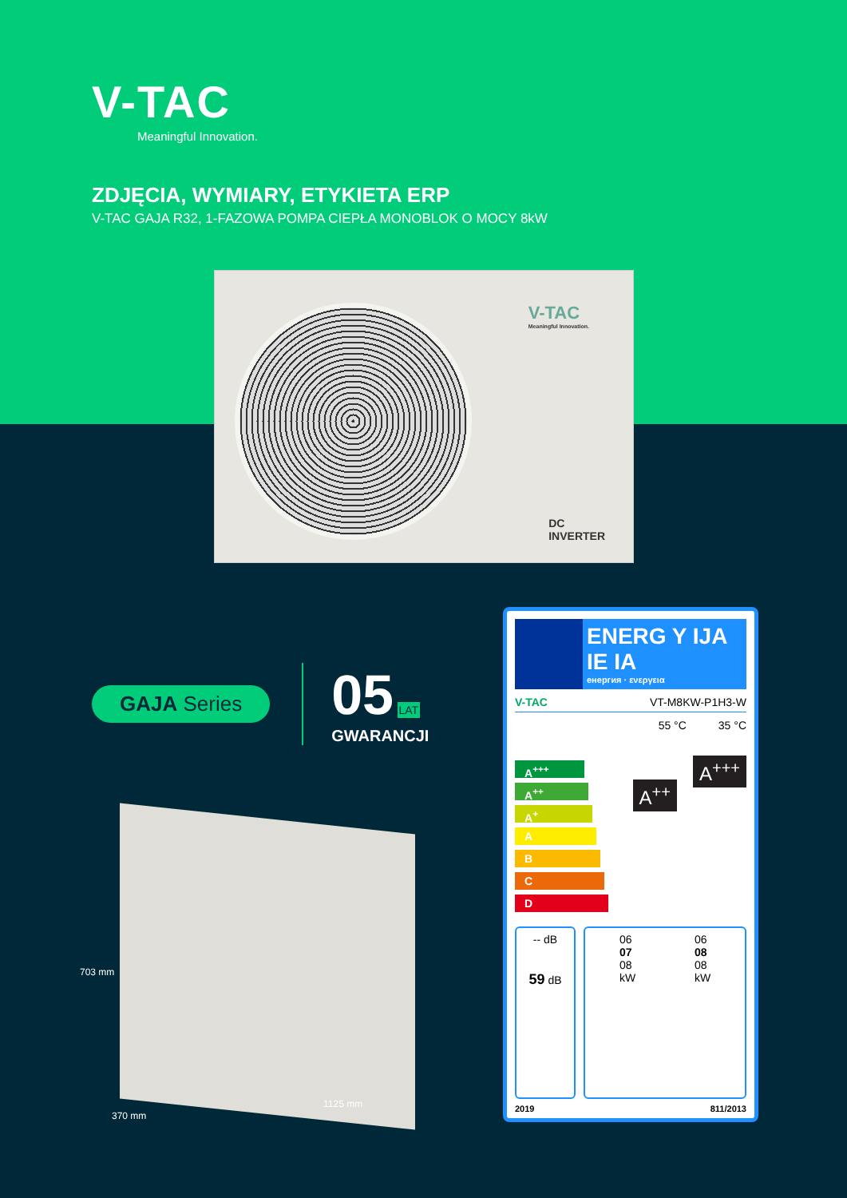V-TAC
Meaningful Innovation.
ZDJĘCIA, WYMIARY, ETYKIETA ERP
V-TAC GAJA R32, 1-FAZOWA POMPA CIEPŁA MONOBLOK O MOCY 8kW
V-TAC
Meaningful Innovation.
DC
INVERTER
GAJA Series
05 LAT
GWARANCJI
703 mm
370 mm
1125 mm
ENERG Y IJA IE IA
енергия · ενεργεια
V-TAC VT-M8KW-P1H3-W
55 °C 35 °C
A<sup>+++</sup>
A<sup>++</sup>
A<sup>+</sup>
A
B
C
D
A<sup>++</sup>
A<sup>+++</sup>
-- dB
59 dB
06
07
08
kW
06
08
08
kW
2019 811/2013